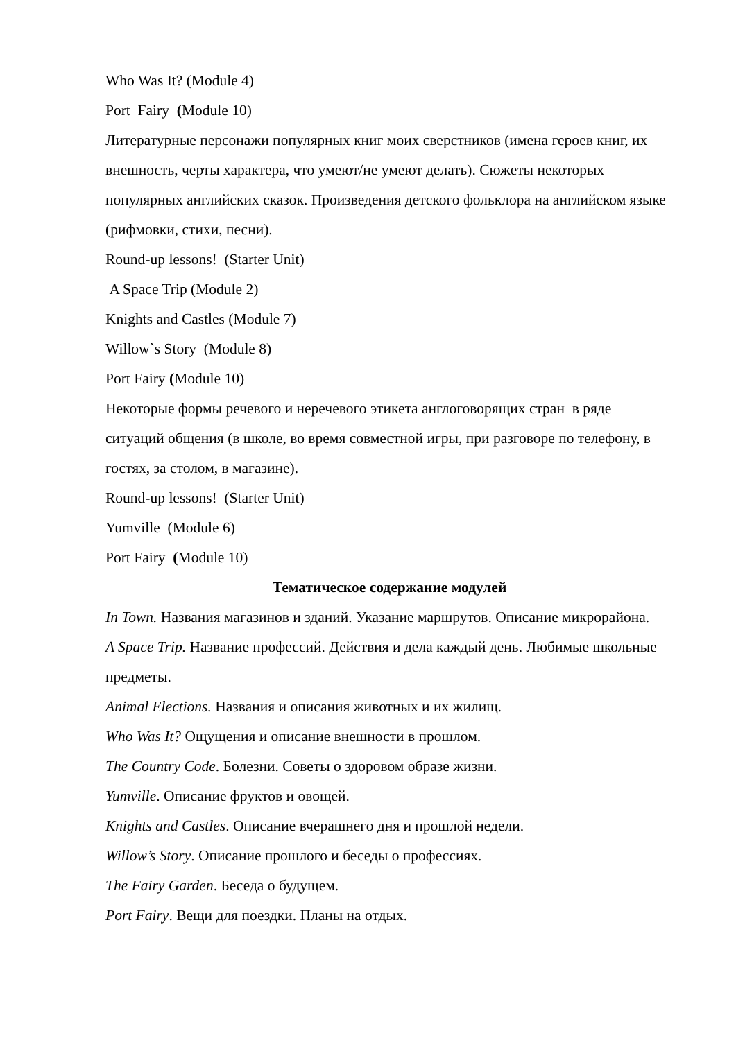Who Was It? (Module 4)
Port Fairy (Module 10)
Литературные персонажи популярных книг моих сверстников (имена героев книг, их внешность, черты характера, что умеют/не умеют делать). Сюжеты некоторых популярных английских сказок. Произведения детского фольклора на английском языке (рифмовки, стихи, песни).
Round-up lessons! (Starter Unit)
A Space Trip (Module 2)
Knights and Castles (Module 7)
Willow`s Story (Module 8)
Port Fairy (Module 10)
Некоторые формы речевого и неречевого этикета англоговорящих стран в ряде ситуаций общения (в школе, во время совместной игры, при разговоре по телефону, в гостях, за столом, в магазине).
Round-up lessons! (Starter Unit)
Yumville (Module 6)
Port Fairy (Module 10)
Тематическое содержание модулей
In Town. Названия магазинов и зданий. Указание маршрутов. Описание микрорайона.
A Space Trip. Название профессий. Действия и дела каждый день. Любимые школьные предметы.
Animal Elections. Названия и описания животных и их жилищ.
Who Was It? Ощущения и описание внешности в прошлом.
The Country Code. Болезни. Советы о здоровом образе жизни.
Yumville. Описание фруктов и овощей.
Knights and Castles. Описание вчерашнего дня и прошлой недели.
Willow’s Story. Описание прошлого и беседы о профессиях.
The Fairy Garden. Беседа о будущем.
Port Fairy. Вещи для поездки. Планы на отдых.